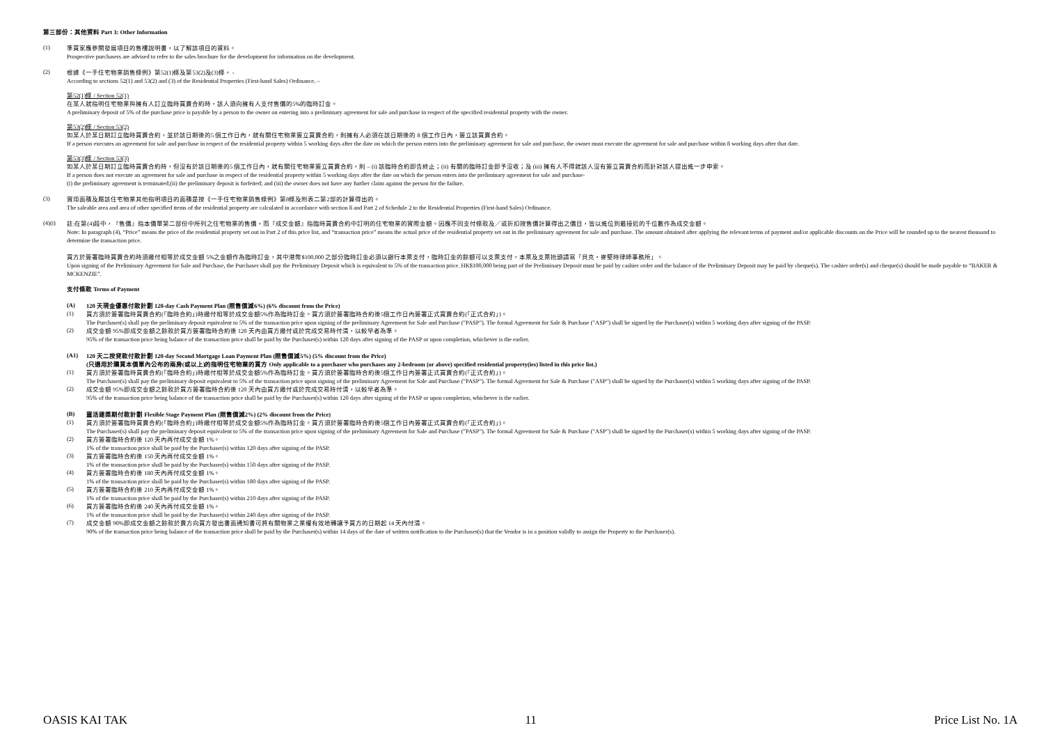第三部份：其他資料 Part 3: Other Information
(1)
準買家應參閱發展項目的售樓說明書，以了解該項目的資料。
Prospective purchasers are advised to refer to the sales brochure for the development for information on the development.
(2)
根據《一手住宅物業銷售條例》第52(1)條及第53(2)及(3)條， -
According to sections 52(1) and 53(2) and (3) of the Residential Properties (First-hand Sales) Ordinance, –
第52(1)條 / Section 52(1)
在某人就指明住宅物業與擁有人訂立臨時買賣合約時，該人須向擁有人支付售價的5%的臨時訂金。
A preliminary deposit of 5% of the purchase price is payable by a person to the owner on entering into a preliminary agreement for sale and purchase in respect of the specified residential property with the owner.
第53(2)條 / Section 53(2)
如某人於某日期訂立臨時買賣合約，並於該日期後的5 個工作日內，就有關住宅物業簽立買賣合約，則擁有人必須在該日期後的 8 個工作日內，簽立該買賣合約。
If a person executes an agreement for sale and purchase in respect of the residential property within 5 working days after the date on which the person enters into the preliminary agreement for sale and purchase, the owner must execute the agreement for sale and purchase within 8 working days after that date.
第53(3)條 / Section 53(3)
如某人於某日期訂立臨時買賣合約時，但沒有於該日期後的5 個工作日內，就有關住宅物業簽立買賣合約，則 – (i) 該臨時合約即告終止；(ii) 有關的臨時訂金即予沒收；及 (iii) 擁有人不得就該人沒有簽立買賣合約而針對該人提出進一步申索。
If a person does not execute an agreement for sale and purchase in respect of the residential property within 5 working days after the date on which the person enters into the preliminary agreement for sale and purchase-
(i) the preliminary agreement is terminated;(ii) the preliminary deposit is forfeited; and (iii) the owner does not have any further claim against the person for the failure.
(3)
實用面積及屬該住宅物業其他指明項目的面積是按《一手住宅物業銷售條例》第8條及附表二第2部的計算得出的。
The saleable area and area of other specified items of the residential property are calculated in accordance with section 8 and Part 2 of Schedule 2 to the Residential Properties (First-hand Sales) Ordinance.
(4)(i)
註:在第(4)段中，『售價』指本價單第二部份中所列之住宅物業的售價，而『成交金額』指臨時買賣合約中訂明的住宅物業的實際金額。因應不同支付條款及／或折扣按售價計算得出之價目，皆以進位到最接近的千位數作為成交金額。
Note: In paragraph (4), “Price” means the price of the residential property set out in Part 2 of this price list, and “transaction price” means the actual price of the residential property set out in the preliminary agreement for sale and purchase. The amount obtained after applying the relevant terms of payment and/or applicable discounts on the Price will be rounded up to the nearest thousand to determine the transaction price.
買方於簽署臨時買賣合約時須繳付相等於成交金額 5%之金額作為臨時訂金，其中港幣$100,000 之部分臨時訂金必須以銀行本票支付，臨時訂金的餘額可以支票支付，本票及支票抬頭請寫「貝克・麥堅時律師事務所」。
Upon signing of the Preliminary Agreement for Sale and Purchase, the Purchaser shall pay the Preliminary Deposit which is equivalent to 5% of the transaction price. HK$100,000 being part of the Preliminary Deposit must be paid by cashier order and the balance of the Preliminary Deposit may be paid by cheque(s). The cashier order(s) and cheque(s) should be made payable to “BAKER & MCKENZIE”.
支付條款 Terms of Payment
(A)
120 天現金優惠付款計劃 120-day Cash Payment Plan (照售價減6%) (6% discount from the Price)
(1)
買方須於簽署臨時買賣合約(「臨時合約」)時繳付相等於成交金額5%作為臨時訂金。買方須於簽署臨時合約後5個工作日內簽署正式買賣合約(「正式合約」)。
The Purchaser(s) shall pay the preliminary deposit equivalent to 5% of the transaction price upon signing of the preliminary Agreement for Sale and Purchase ("PASP"). The formal Agreement for Sale & Purchase ("ASP") shall be signed by the Purchaser(s) within 5 working days after signing of the PASP.
(2)
成交金額 95%即成交金額之餘款於買方簽署臨時合約後 120 天內由買方繳付或於完成交易時付清，以較早者為準。
95% of the transaction price being balance of the transaction price shall be paid by the Purchaser(s) within 120 days after signing of the PASP or upon completion, whichever is the earlier.
(A1)
120 天二按貸款付款計劃 120-day Second Mortgage Loan Payment Plan (照售價減5%) (5% discount from the Price)
(只適用於購買本價單內公布的兩房(或以上)的指明住宅物業的買方 Only applicable to a purchaser who purchases any 2-bedroom (or above) specified residential property(ies) listed in this price list.)
(1)
買方須於簽署臨時買賣合約(「臨時合約」)時繳付相等於成交金額5%作為臨時訂金。買方須於簽署臨時合約後5個工作日內簽署正式買賣合約(「正式合約」)。
The Purchaser(s) shall pay the preliminary deposit equivalent to 5% of the transaction price upon signing of the preliminary Agreement for Sale and Purchase ("PASP"). The formal Agreement for Sale & Purchase ("ASP") shall be signed by the Purchaser(s) within 5 working days after signing of the PASP.
(2)
成交金額 95%即成交金額之餘款於買方簽署臨時合約後 120 天內由買方繳付或於完成交易時付清，以較早者為準。
95% of the transaction price being balance of the transaction price shall be paid by the Purchaser(s) within 120 days after signing of the PASP or upon completion, whichever is the earlier.
(B)
靈活建築期付款計劃 Flexible Stage Payment Plan (照售價減2%) (2% discount from the Price)
(1)
買方須於簽署臨時買賣合約(「臨時合約」)時繳付相等於成交金額5%作為臨時訂金。買方須於簽署臨時合約後5個工作日內簽署正式買賣合約(「正式合約」)。
The Purchaser(s) shall pay the preliminary deposit equivalent to 5% of the transaction price upon signing of the preliminary Agreement for Sale and Purchase ("PASP"). The formal Agreement for Sale & Purchase ("ASP") shall be signed by the Purchaser(s) within 5 working days after signing of the PASP.
(2)
買方簽署臨時合約後 120 天內再付成交金額 1%。
1% of the transaction price shall be paid by the Purchaser(s) within 120 days after signing of the PASP.
(3)
買方簽署臨時合約後 150 天內再付成交金額 1%。
1% of the transaction price shall be paid by the Purchaser(s) within 150 days after signing of the PASP.
(4)
買方簽署臨時合約後 180 天內再付成交金額 1%。
1% of the transaction price shall be paid by the Purchaser(s) within 180 days after signing of the PASP.
(5)
買方簽署臨時合約後 210 天內再付成交金額 1%。
1% of the transaction price shall be paid by the Purchaser(s) within 210 days after signing of the PASP.
(6)
買方簽署臨時合約後 240 天內再付成交金額 1%。
1% of the transaction price shall be paid by the Purchaser(s) within 240 days after signing of the PASP.
(7)
成交金額 90%即成交金額之餘款於賣方向買方發出書面通知書可將有關物業之業權有效地轉讓予買方的日期起 14 天內付清。
90% of the transaction price being balance of the transaction price shall be paid by the Purchaser(s) within 14 days of the date of written notification to the Purchaser(s) that the Vendor is in a position validly to assign the Property to the Purchaser(s).
OASIS KAI TAK 11 Price List No. 1A